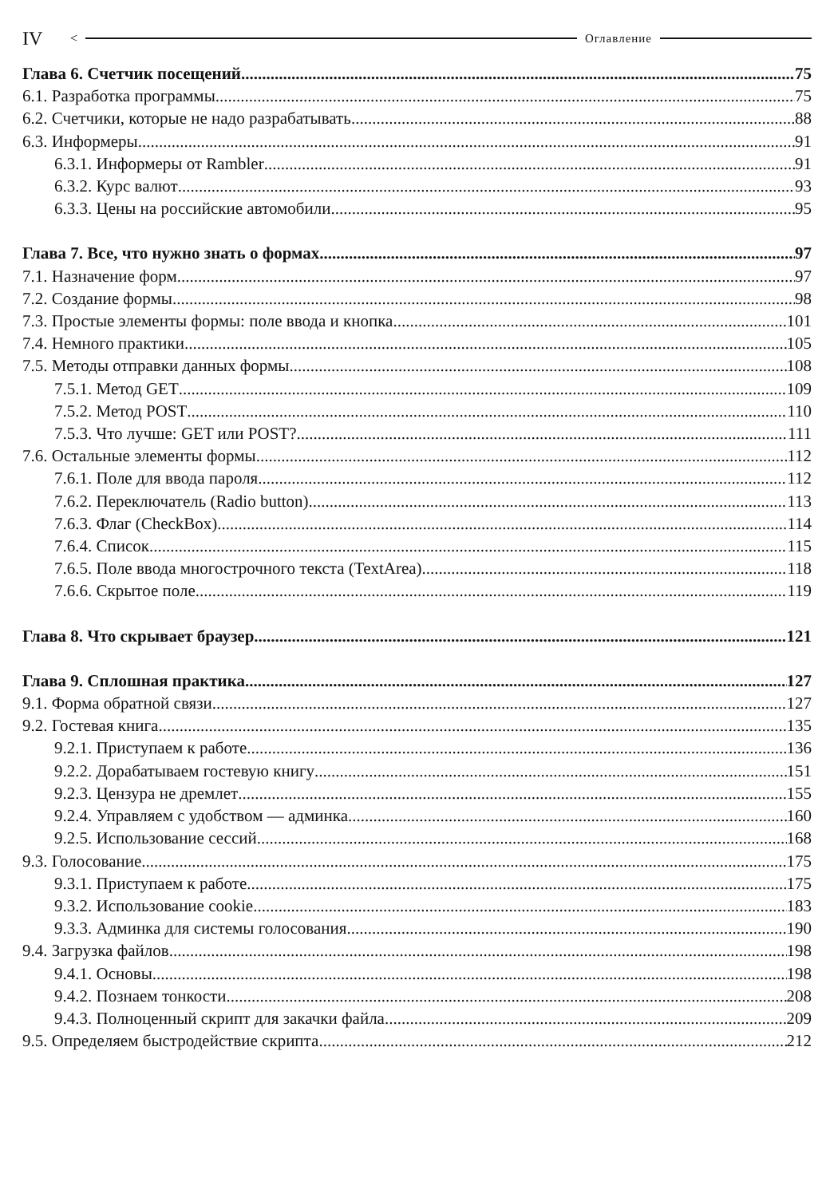IV < Оглавление
Глава 6. Счетчик посещений 75
6.1. Разработка программы 75
6.2. Счетчики, которые не надо разрабатывать 88
6.3. Информеры 91
6.3.1. Информеры от Rambler 91
6.3.2. Курс валют 93
6.3.3. Цены на российские автомобили 95
Глава 7. Все, что нужно знать о формах 97
7.1. Назначение форм 97
7.2. Создание формы 98
7.3. Простые элементы формы: поле ввода и кнопка 101
7.4. Немного практики 105
7.5. Методы отправки данных формы 108
7.5.1. Метод GET 109
7.5.2. Метод POST 110
7.5.3. Что лучше: GET или POST? 111
7.6. Остальные элементы формы 112
7.6.1. Поле для ввода пароля 112
7.6.2. Переключатель (Radio button) 113
7.6.3. Флаг (CheckBox) 114
7.6.4. Список 115
7.6.5. Поле ввода многострочного текста (TextArea) 118
7.6.6. Скрытое поле 119
Глава 8. Что скрывает браузер 121
Глава 9. Сплошная практика 127
9.1. Форма обратной связи 127
9.2. Гостевая книга 135
9.2.1. Приступаем к работе 136
9.2.2. Дорабатываем гостевую книгу 151
9.2.3. Цензура не дремлет 155
9.2.4. Управляем с удобством — админка 160
9.2.5. Использование сессий 168
9.3. Голосование 175
9.3.1. Приступаем к работе 175
9.3.2. Использование cookie 183
9.3.3. Админка для системы голосования 190
9.4. Загрузка файлов 198
9.4.1. Основы 198
9.4.2. Познаем тонкости 208
9.4.3. Полноценный скрипт для закачки файла 209
9.5. Определяем быстродействие скрипта 212